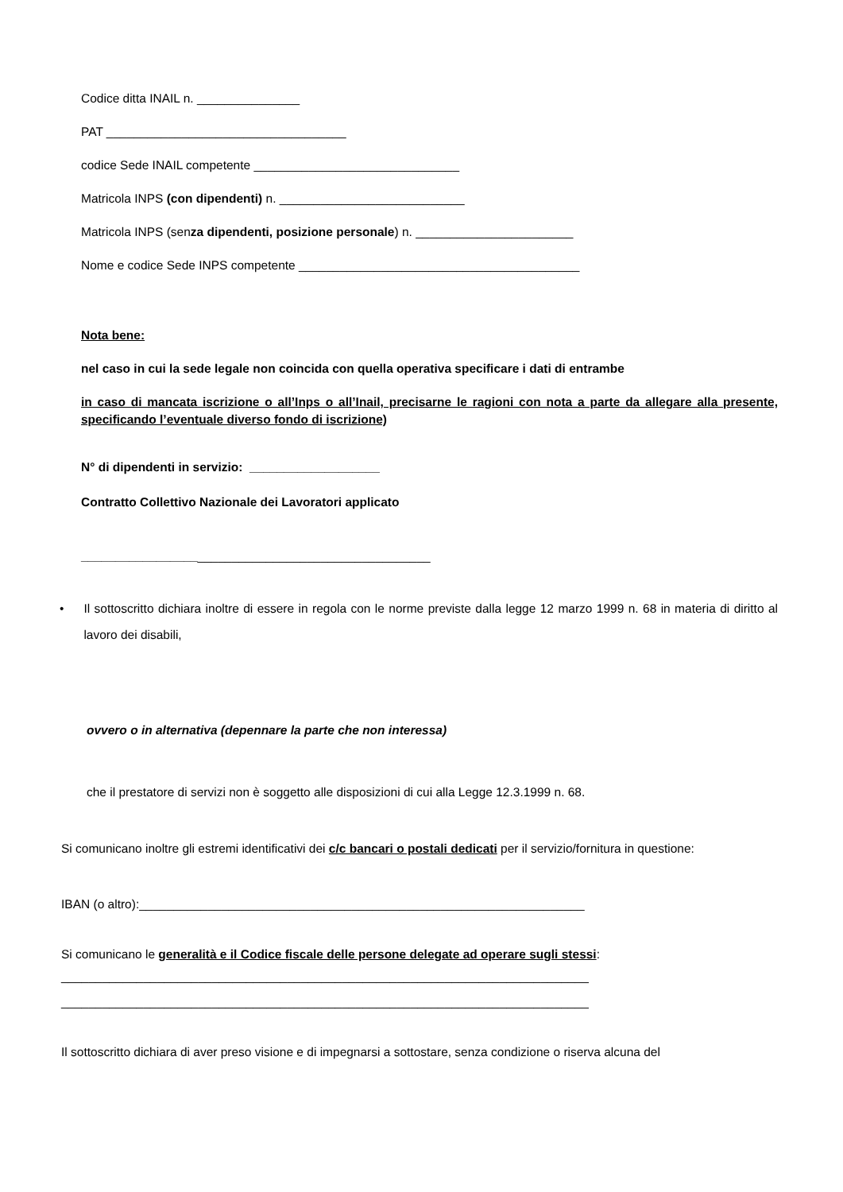Codice ditta INAIL n. _______________
PAT ___________________________________
codice Sede INAIL competente ______________________________
Matricola INPS (con dipendenti) n. ___________________________
Matricola INPS (senza dipendenti, posizione personale) n. _______________________
Nome e codice Sede INPS competente _________________________________________
Nota bene:
nel caso in cui la sede legale non coincida con quella operativa specificare i dati di entrambe
in caso di mancata iscrizione o all’Inps o all’Inail, precisarne le ragioni con nota a parte da allegare alla presente, specificando l’eventuale diverso fondo di iscrizione)
N° di dipendenti in servizio: ___________________
Contratto Collettivo Nazionale dei Lavoratori applicato
___________________________________________________
• Il sottoscritto dichiara inoltre di essere in regola con le norme previste dalla legge 12 marzo 1999 n. 68 in materia di diritto al lavoro dei disabili,
ovvero o in alternativa (depennare la parte che non interessa)
che il prestatore di servizi non è soggetto alle disposizioni di cui alla Legge 12.3.1999 n. 68.
Si comunicano inoltre gli estremi identificativi dei c/c bancari o postali dedicati per il servizio/fornitura in questione:
IBAN (o altro):_________________________________________________________________
Si comunicano le generalità e il Codice fiscale delle persone delegate ad operare sugli stessi:
_____________________________________________________________________________
_____________________________________________________________________________
Il sottoscritto dichiara di aver preso visione e di impegnarsi a sottostare, senza condizione o riserva alcuna del